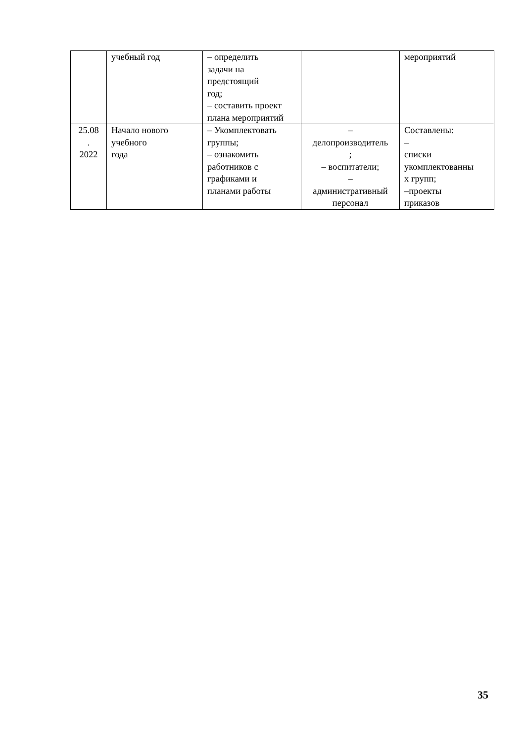| | учебный год | – определить задачи на предстоящий год; – составить проект плана мероприятий | | мероприятий |
| 25.08 . 2022 | Начало нового учебного года | – Укомплектовать группы; – ознакомить работников с графиками и планами работы | – делопроизводитель ; – воспитатели; – административный персонал | Составлены: – списки укомплектованны х групп; –проекты приказов |
35